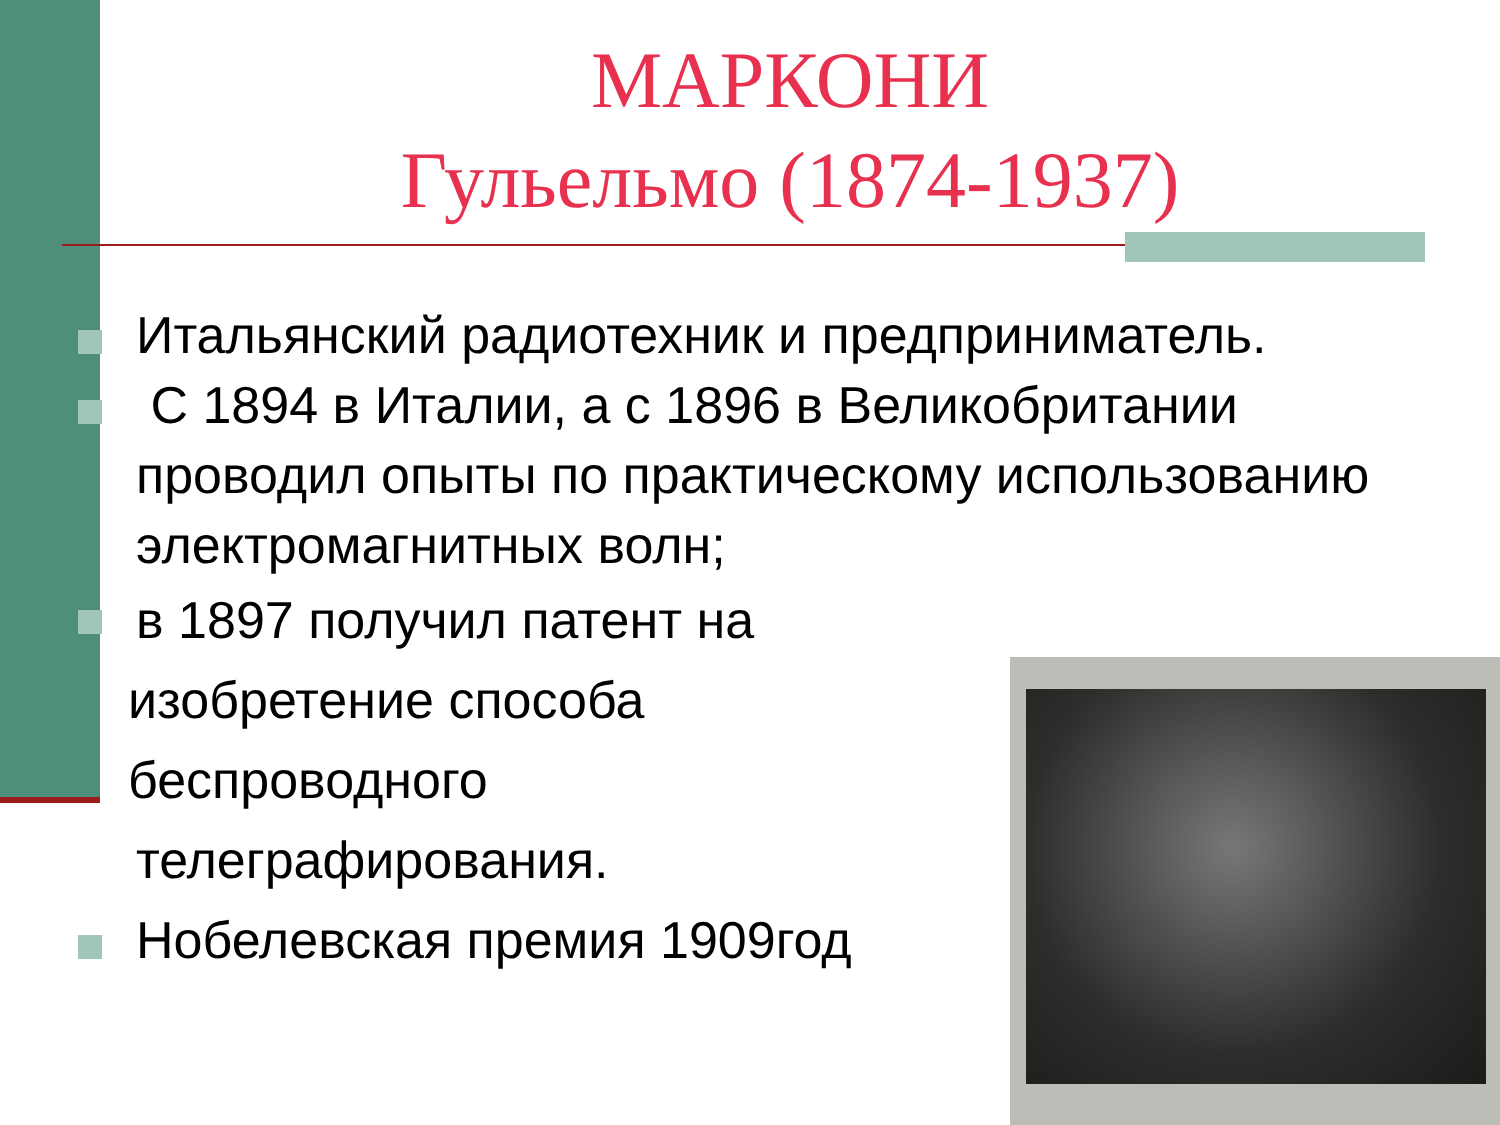МАРКОНИ
Гульельмо (1874-1937)
Итальянский радиотехник и предприниматель.
С 1894 в Италии, а с 1896 в Великобритании проводил опыты по практическому использованию электромагнитных волн;
в 1897 получил патент на
изобретение способа
беспроводного
телеграфирования.
Нобелевская премия 1909год